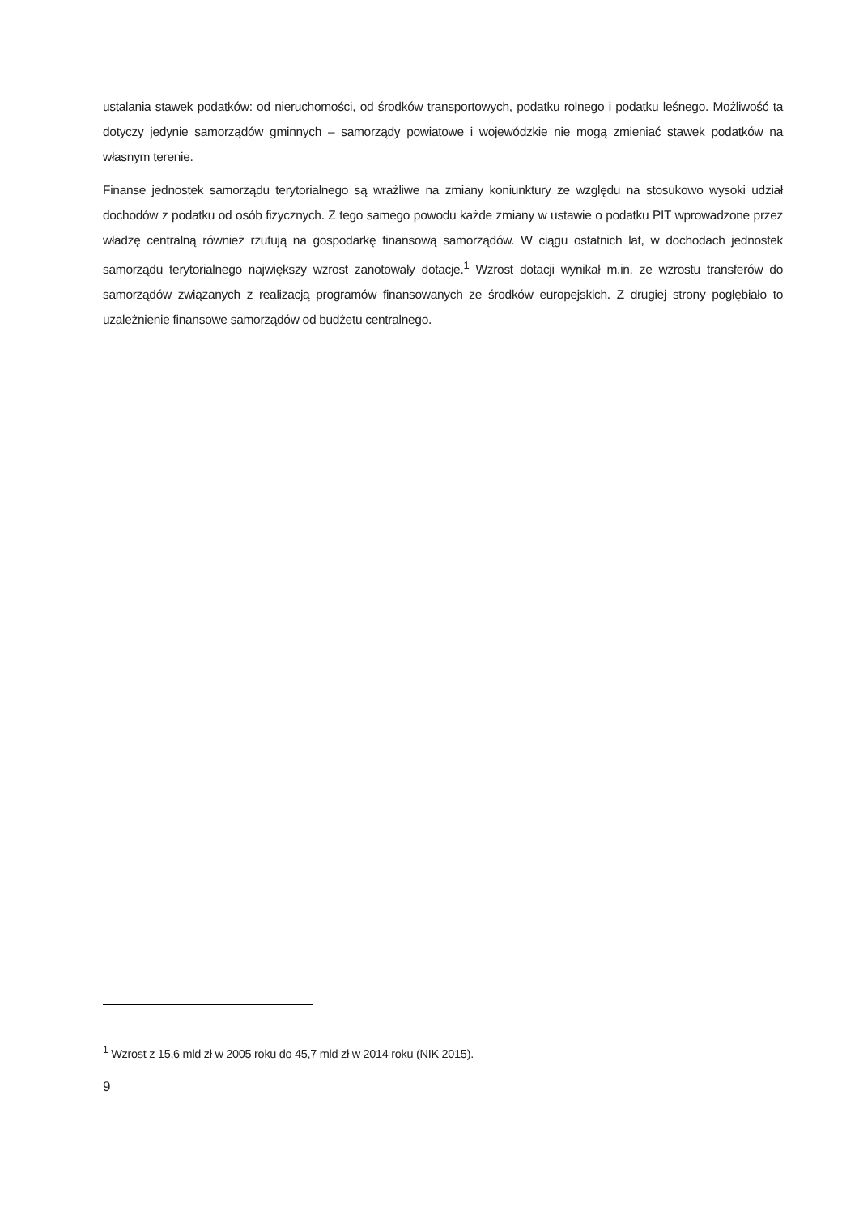ustalania stawek podatków: od nieruchomości, od środków transportowych, podatku rolnego i podatku leśnego. Możliwość ta dotyczy jedynie samorządów gminnych – samorządy powiatowe i wojewódzkie nie mogą zmieniać stawek podatków na własnym terenie.
Finanse jednostek samorządu terytorialnego są wrażliwe na zmiany koniunktury ze względu na stosukowo wysoki udział dochodów z podatku od osób fizycznych. Z tego samego powodu każde zmiany w ustawie o podatku PIT wprowadzone przez władzę centralną również rzutują na gospodarkę finansową samorządów. W ciągu ostatnich lat, w dochodach jednostek samorządu terytorialnego największy wzrost zanotowały dotacje.<sup>1</sup> Wzrost dotacji wynikał m.in. ze wzrostu transferów do samorządów związanych z realizacją programów finansowanych ze środków europejskich. Z drugiej strony pogłębiało to uzależnienie finansowe samorządów od budżetu centralnego.
<sup>1</sup> Wzrost z 15,6 mld zł w 2005 roku do 45,7 mld zł w 2014 roku (NIK 2015).
9